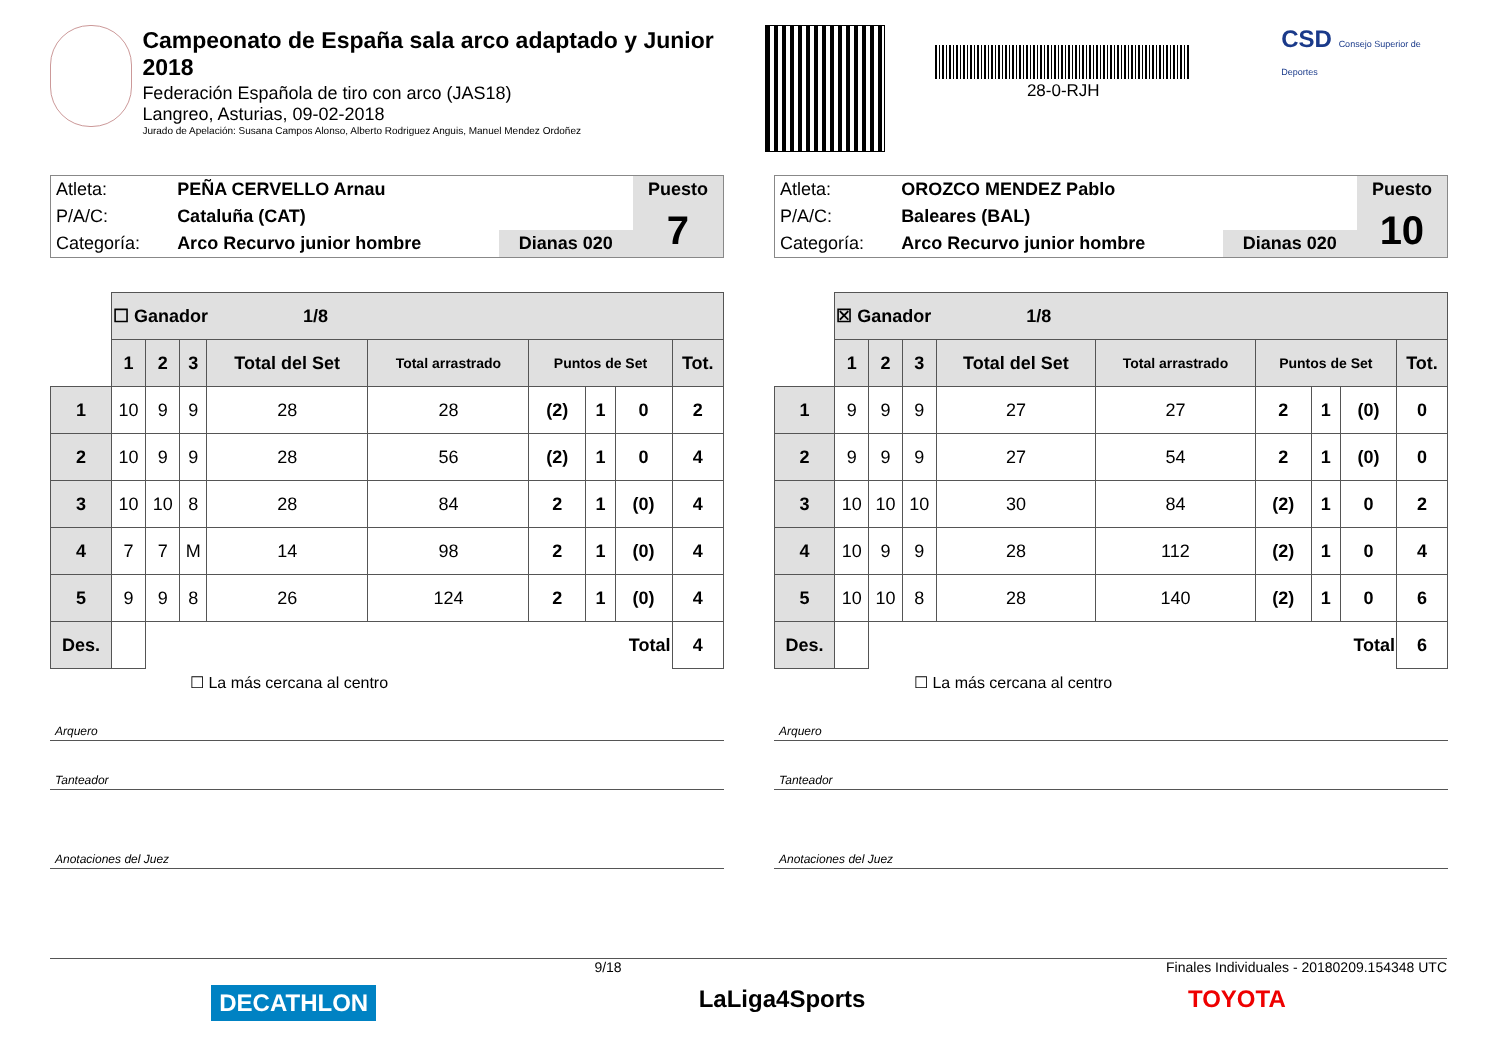Campeonato de España sala arco adaptado y Junior 2018
Federación Española de tiro con arco (JAS18)
Langreo, Asturias, 09-02-2018
Jurado de Apelación: Susana Campos Alonso, Alberto Rodriguez Anguis, Manuel Mendez Ordoñez
28-0-RJH
CSD Consejo Superior de Deportes
| Atleta: | PEÑA CERVELLO Arnau | | Puesto |
| P/A/C: | Cataluña (CAT) | | 7 |
| Categoría: | Arco Recurvo junior hombre | Dianas 020 | |
| | ☐ Ganador 1/8 | | | | | | | | |
| | 1 | 2 | 3 | Total del Set | Total arrastrado | Puntos de Set | | | Tot. |
| 1 | 10 | 9 | 9 | 28 | 28 | (2) | 1 | 0 | 2 |
| 2 | 10 | 9 | 9 | 28 | 56 | (2) | 1 | 0 | 4 |
| 3 | 10 | 10 | 8 | 28 | 84 | 2 | 1 | (0) | 4 |
| 4 | 7 | 7 | M | 14 | 98 | 2 | 1 | (0) | 4 |
| 5 | 9 | 9 | 8 | 26 | 124 | 2 | 1 | (0) | 4 |
| Des. | | Total | | | | | | | 4 |
☐ La más cercana al centro
Arquero
Tanteador
Anotaciones del Juez
| Atleta: | OROZCO MENDEZ Pablo | | Puesto |
| P/A/C: | Baleares (BAL) | | 10 |
| Categoría: | Arco Recurvo junior hombre | Dianas 020 | |
| | ☒ Ganador 1/8 | | | | | | | | |
| | 1 | 2 | 3 | Total del Set | Total arrastrado | Puntos de Set | | | Tot. |
| 1 | 9 | 9 | 9 | 27 | 27 | 2 | 1 | (0) | 0 |
| 2 | 9 | 9 | 9 | 27 | 54 | 2 | 1 | (0) | 0 |
| 3 | 10 | 10 | 10 | 30 | 84 | (2) | 1 | 0 | 2 |
| 4 | 10 | 9 | 9 | 28 | 112 | (2) | 1 | 0 | 4 |
| 5 | 10 | 10 | 8 | 28 | 140 | (2) | 1 | 0 | 6 |
| Des. | | Total | | | | | | | 6 |
☐ La más cercana al centro
Arquero
Tanteador
Anotaciones del Juez
9/18 Finales Individuales - 20180209.154348 UTC
DECATHLON LaLiga4Sports TOYOTA